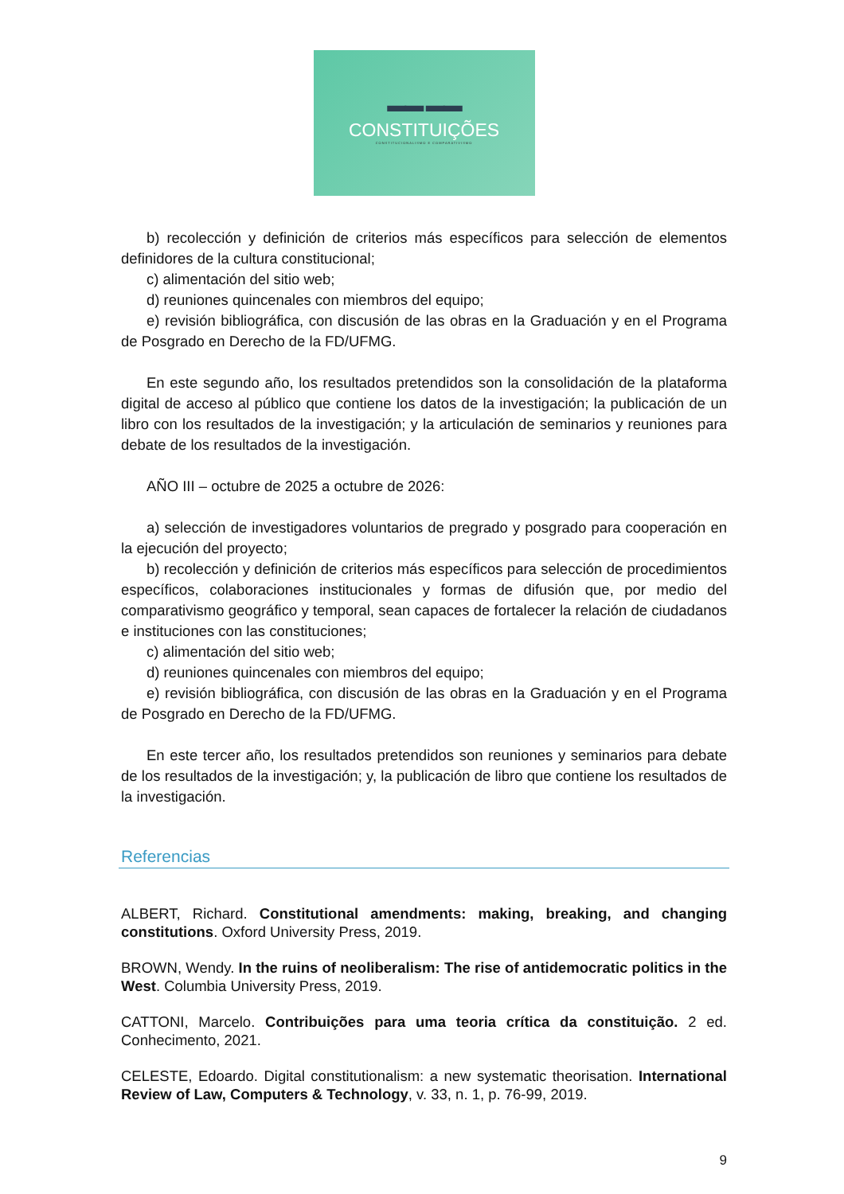▬▬ ▬▬
CONSTITUIÇÕES
CONSTITUCIONALISMO E COMPARATIVISMO
b) recolección y definición de criterios más específicos para selección de elementos definidores de la cultura constitucional;
c) alimentación del sitio web;
d) reuniones quincenales con miembros del equipo;
e) revisión bibliográfica, con discusión de las obras en la Graduación y en el Programa de Posgrado en Derecho de la FD/UFMG.
En este segundo año, los resultados pretendidos son la consolidación de la plataforma digital de acceso al público que contiene los datos de la investigación; la publicación de un libro con los resultados de la investigación; y la articulación de seminarios y reuniones para debate de los resultados de la investigación.
AÑO III – octubre de 2025 a octubre de 2026:
a) selección de investigadores voluntarios de pregrado y posgrado para cooperación en la ejecución del proyecto;
b) recolección y definición de criterios más específicos para selección de procedimientos específicos, colaboraciones institucionales y formas de difusión que, por medio del comparativismo geográfico y temporal, sean capaces de fortalecer la relación de ciudadanos e instituciones con las constituciones;
c) alimentación del sitio web;
d) reuniones quincenales con miembros del equipo;
e) revisión bibliográfica, con discusión de las obras en la Graduación y en el Programa de Posgrado en Derecho de la FD/UFMG.
En este tercer año, los resultados pretendidos son reuniones y seminarios para debate de los resultados de la investigación; y, la publicación de libro que contiene los resultados de la investigación.
Referencias
ALBERT, Richard. Constitutional amendments: making, breaking, and changing constitutions. Oxford University Press, 2019.
BROWN, Wendy. In the ruins of neoliberalism: The rise of antidemocratic politics in the West. Columbia University Press, 2019.
CATTONI, Marcelo. Contribuições para uma teoria crítica da constituição. 2 ed. Conhecimento, 2021.
CELESTE, Edoardo. Digital constitutionalism: a new systematic theorisation. International Review of Law, Computers & Technology, v. 33, n. 1, p. 76-99, 2019.
9